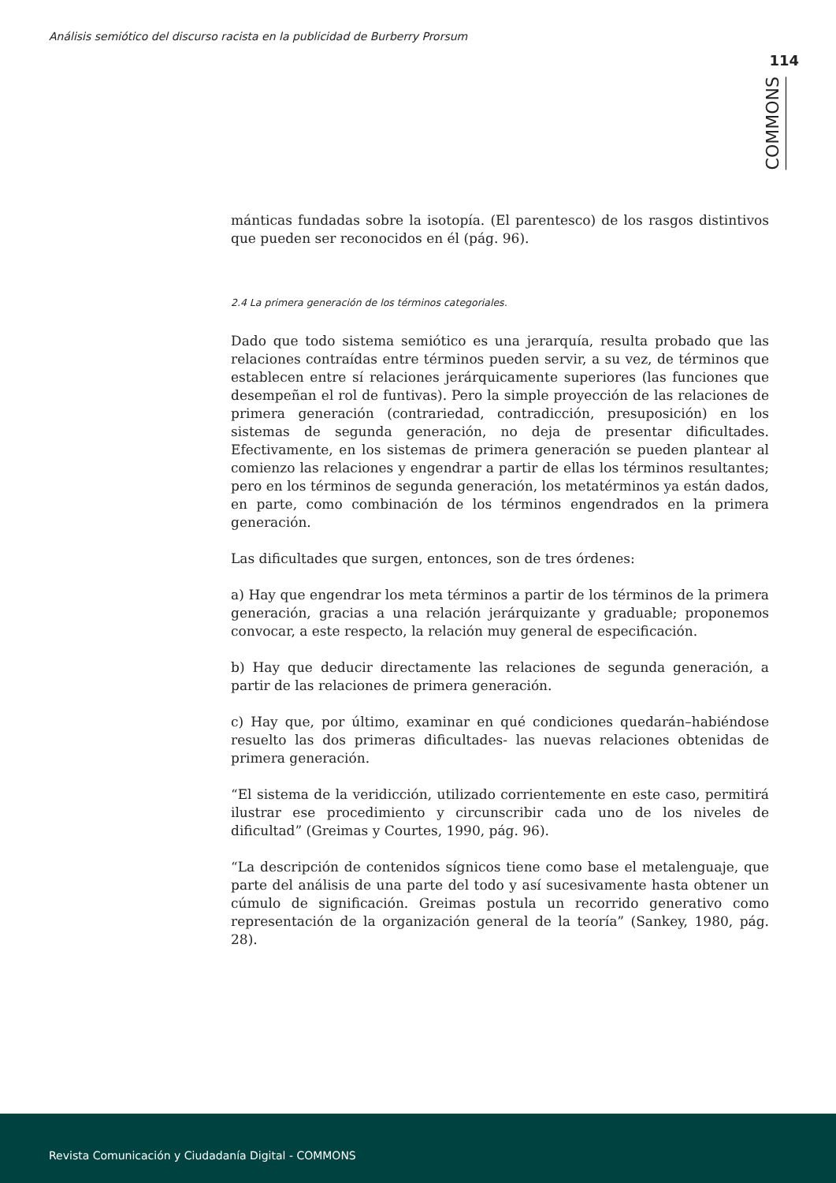Análisis semiótico del discurso racista en la publicidad de Burberry Prorsum
114
COMMONS
mánticas fundadas sobre la isotopía. (El parentesco) de los rasgos distintivos que pueden ser reconocidos en él (pág. 96).
2.4 La primera generación de los términos categoriales.
Dado que todo sistema semiótico es una jerarquía, resulta probado que las relaciones contraídas entre términos pueden servir, a su vez, de términos que establecen entre sí relaciones jerárquicamente superiores (las funciones que desempeñan el rol de funtivas). Pero la simple proyección de las relaciones de primera generación (contrariedad, contradicción, presuposición) en los sistemas de segunda generación, no deja de presentar dificultades. Efectivamente, en los sistemas de primera generación se pueden plantear al comienzo las relaciones y engendrar a partir de ellas los términos resultantes; pero en los términos de segunda generación, los metatérminos ya están dados, en parte, como combinación de los términos engendrados en la primera generación.
Las dificultades que surgen, entonces, son de tres órdenes:
a) Hay que engendrar los meta términos a partir de los términos de la primera generación, gracias a una relación jerárquizante y graduable; proponemos convocar, a este respecto, la relación muy general de especificación.
b) Hay que deducir directamente las relaciones de segunda generación, a partir de las relaciones de primera generación.
c) Hay que, por último, examinar en qué condiciones quedarán–habiéndose resuelto las dos primeras dificultades- las nuevas relaciones obtenidas de primera generación.
“El sistema de la veridicción, utilizado corrientemente en este caso, permitirá ilustrar ese procedimiento y circunscribir cada uno de los niveles de dificultad” (Greimas y Courtes, 1990, pág. 96).
“La descripción de contenidos sígnicos tiene como base el metalenguaje, que parte del análisis de una parte del todo y así sucesivamente hasta obtener un cúmulo de significación. Greimas postula un recorrido generativo como representación de la organización general de la teoría” (Sankey, 1980, pág. 28).
Revista Comunicación y Ciudadanía Digital - COMMONS